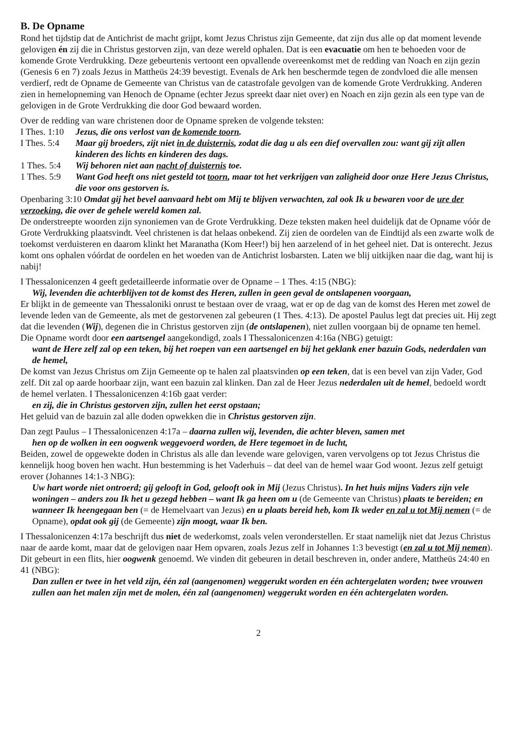B. De Opname
Rond het tijdstip dat de Antichrist de macht grijpt, komt Jezus Christus zijn Gemeente, dat zijn dus alle op dat moment levende gelovigen én zij die in Christus gestorven zijn, van deze wereld ophalen. Dat is een evacuatie om hen te behoeden voor de komende Grote Verdrukking. Deze gebeurtenis vertoont een opvallende overeenkomst met de redding van Noach en zijn gezin (Genesis 6 en 7) zoals Jezus in Mattheüs 24:39 bevestigt. Evenals de Ark hen beschermde tegen de zondvloed die alle mensen verdierf, redt de Opname de Gemeente van Christus van de catastrofale gevolgen van de komende Grote Verdrukking. Anderen zien in hemelopneming van Henoch de Opname (echter Jezus spreekt daar niet over) en Noach en zijn gezin als een type van de gelovigen in de Grote Verdrukking die door God bewaard worden.
Over de redding van ware christenen door de Opname spreken de volgende teksten:
I Thes. 1:10 Jezus, die ons verlost van de komende toorn.
I Thes. 5:4 Maar gij broeders, zijt niet in de duisternis, zodat die dag u als een dief overvallen zou: want gij zijt allen kinderen des lichts en kinderen des dags.
1 Thes. 5:4 Wij behoren niet aan nacht of duisternis toe.
1 Thes. 5:9 Want God heeft ons niet gesteld tot toorn, maar tot het verkrijgen van zaligheid door onze Here Jezus Christus, die voor ons gestorven is.
Openbaring 3:10 Omdat gij het bevel aanvaard hebt om Mij te blijven verwachten, zal ook Ik u bewaren voor de ure der verzoeking, die over de gehele wereld komen zal.
De onderstreepte woorden zijn synoniemen van de Grote Verdrukking. Deze teksten maken heel duidelijk dat de Opname vóór de Grote Verdrukking plaatsvindt. Veel christenen is dat helaas onbekend. Zij zien de oordelen van de Eindtijd als een zwarte wolk de toekomst verduisteren en daarom klinkt het Maranatha (Kom Heer!) bij hen aarzelend of in het geheel niet. Dat is onterecht. Jezus komt ons ophalen vóórdat de oordelen en het woeden van de Antichrist losbarsten. Laten we blij uitkijken naar die dag, want hij is nabij!
I Thessalonicenzen 4 geeft gedetailleerde informatie over de Opname – 1 Thes. 4:15 (NBG):
Wij, levenden die achterblijven tot de komst des Heren, zullen in geen geval de ontslapenen voorgaan,
Er blijkt in de gemeente van Thessaloniki onrust te bestaan over de vraag, wat er op de dag van de komst des Heren met zowel de levende leden van de Gemeente, als met de gestorvenen zal gebeuren (1 Thes. 4:13). De apostel Paulus legt dat precies uit. Hij zegt dat die levenden (Wij), degenen die in Christus gestorven zijn (de ontslapenen), niet zullen voorgaan bij de opname ten hemel.
Die Opname wordt door een aartsengel aangekondigd, zoals I Thessalonicenzen 4:16a (NBG) getuigt:
want de Here zelf zal op een teken, bij het roepen van een aartsengel en bij het geklank ener bazuin Gods, nederdalen van de hemel,
De komst van Jezus Christus om Zijn Gemeente op te halen zal plaatsvinden op een teken, dat is een bevel van zijn Vader, God zelf. Dit zal op aarde hoorbaar zijn, want een bazuin zal klinken. Dan zal de Heer Jezus nederdalen uit de hemel, bedoeld wordt de hemel verlaten. I Thessalonicenzen 4:16b gaat verder:
en zij, die in Christus gestorven zijn, zullen het eerst opstaan;
Het geluid van de bazuin zal alle doden opwekken die in Christus gestorven zijn.
Dan zegt Paulus – I Thessalonicenzen 4:17a – daarna zullen wij, levenden, die achter bleven, samen met
hen op de wolken in een oogwenk weggevoerd worden, de Here tegemoet in de lucht,
Beiden, zowel de opgewekte doden in Christus als alle dan levende ware gelovigen, varen vervolgens op tot Jezus Christus die kennelijk hoog boven hen wacht. Hun bestemming is het Vaderhuis – dat deel van de hemel waar God woont. Jezus zelf getuigt erover (Johannes 14:1-3 NBG):
Uw hart worde niet ontroerd; gij gelooft in God, gelooft ook in Mij (Jezus Christus). In het huis mijns Vaders zijn vele woningen – anders zou Ik het u gezegd hebben – want Ik ga heen om u (de Gemeente van Christus) plaats te bereiden; en wanneer Ik heengegaan ben (= de Hemelvaart van Jezus) en u plaats bereid heb, kom Ik weder en zal u tot Mij nemen (= de Opname), opdat ook gij (de Gemeente) zijn moogt, waar Ik ben.
I Thessalonicenzen 4:17a beschrijft dus niet de wederkomst, zoals velen veronderstellen. Er staat namelijk niet dat Jezus Christus naar de aarde komt, maar dat de gelovigen naar Hem opvaren, zoals Jezus zelf in Johannes 1:3 bevestigt (en zal u tot Mij nemen). Dit gebeurt in een flits, hier oogwenk genoemd. We vinden dit gebeuren in detail beschreven in, onder andere, Mattheüs 24:40 en 41 (NBG):
Dan zullen er twee in het veld zijn, één zal (aangenomen) weggerukt worden en één achtergelaten worden; twee vrouwen zullen aan het malen zijn met de molen, één zal (aangenomen) weggerukt worden en één achtergelaten worden.
2